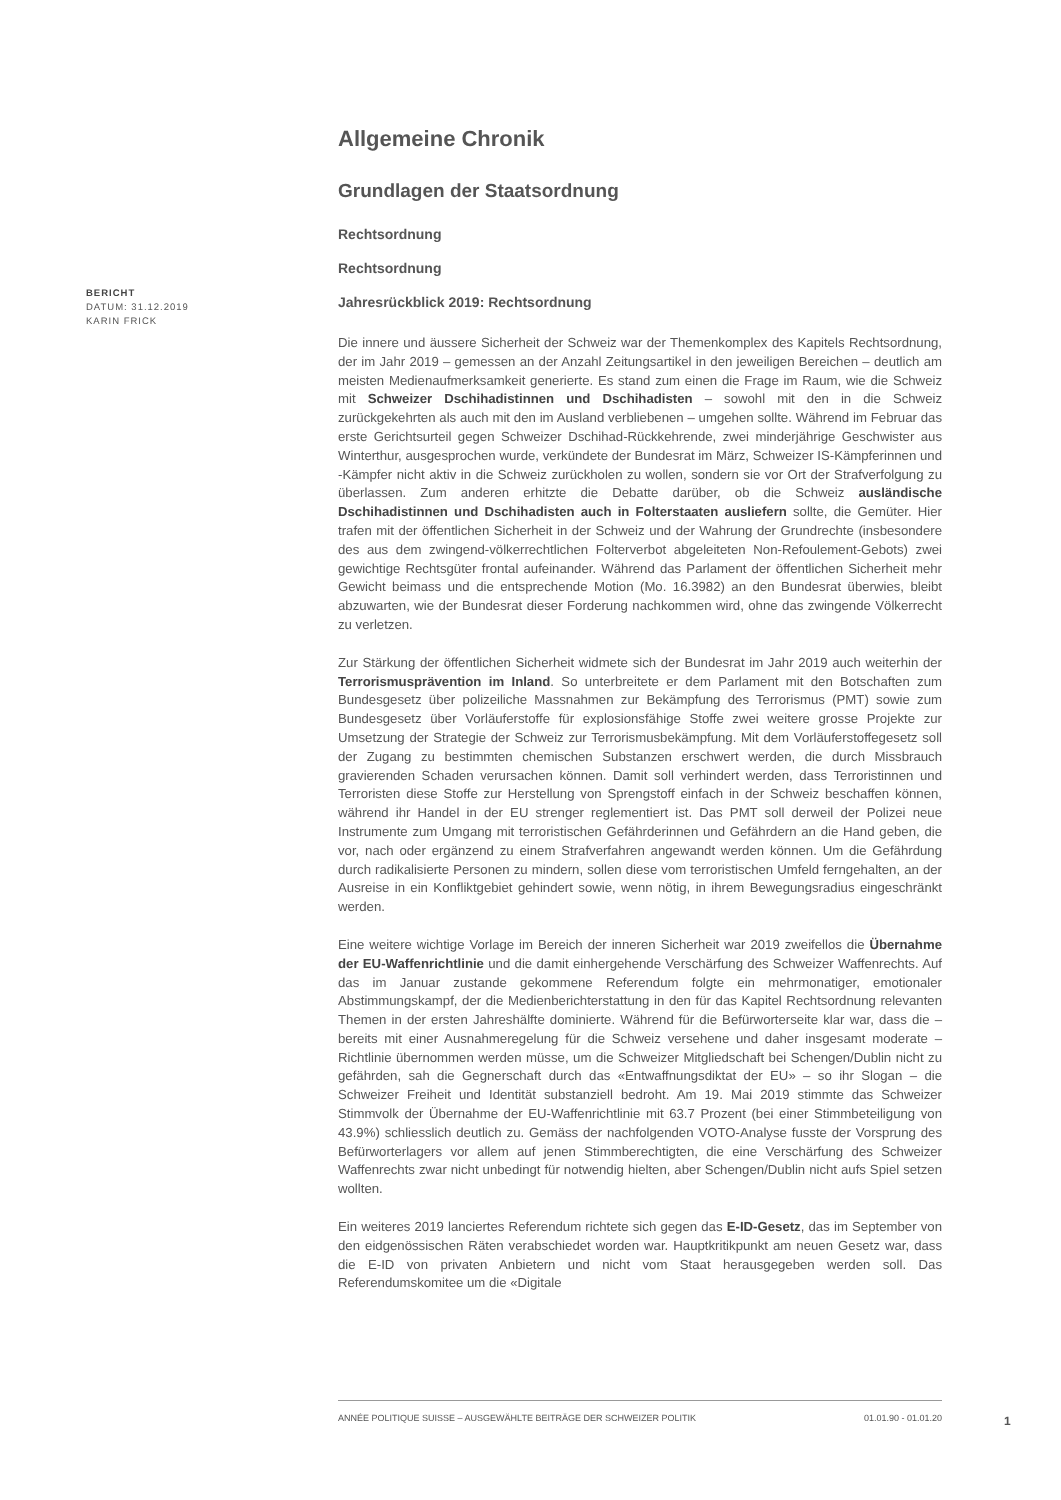BERICHT
DATUM: 31.12.2019
KARIN FRICK
Allgemeine Chronik
Grundlagen der Staatsordnung
Rechtsordnung
Rechtsordnung
Jahresrückblick 2019: Rechtsordnung
Die innere und äussere Sicherheit der Schweiz war der Themenkomplex des Kapitels Rechtsordnung, der im Jahr 2019 – gemessen an der Anzahl Zeitungsartikel in den jeweiligen Bereichen – deutlich am meisten Medienaufmerksamkeit generierte. Es stand zum einen die Frage im Raum, wie die Schweiz mit Schweizer Dschihadistinnen und Dschihadisten – sowohl mit den in die Schweiz zurückgekehrten als auch mit den im Ausland verbliebenen – umgehen sollte. Während im Februar das erste Gerichtsurteil gegen Schweizer Dschihad-Rückkehrende, zwei minderjährige Geschwister aus Winterthur, ausgesprochen wurde, verkündete der Bundesrat im März, Schweizer IS-Kämpferinnen und -Kämpfer nicht aktiv in die Schweiz zurückholen zu wollen, sondern sie vor Ort der Strafverfolgung zu überlassen. Zum anderen erhitzte die Debatte darüber, ob die Schweiz ausländische Dschihadistinnen und Dschihadisten auch in Folterstaaten ausliefern sollte, die Gemüter. Hier trafen mit der öffentlichen Sicherheit in der Schweiz und der Wahrung der Grundrechte (insbesondere des aus dem zwingend-völkerrechtlichen Folterverbot abgeleiteten Non-Refoulement-Gebots) zwei gewichtige Rechtsgüter frontal aufeinander. Während das Parlament der öffentlichen Sicherheit mehr Gewicht beimass und die entsprechende Motion (Mo. 16.3982) an den Bundesrat überwies, bleibt abzuwarten, wie der Bundesrat dieser Forderung nachkommen wird, ohne das zwingende Völkerrecht zu verletzen.
Zur Stärkung der öffentlichen Sicherheit widmete sich der Bundesrat im Jahr 2019 auch weiterhin der Terrorismusprävention im Inland. So unterbreitete er dem Parlament mit den Botschaften zum Bundesgesetz über polizeiliche Massnahmen zur Bekämpfung des Terrorismus (PMT) sowie zum Bundesgesetz über Vorläuferstoffe für explosionsfähige Stoffe zwei weitere grosse Projekte zur Umsetzung der Strategie der Schweiz zur Terrorismusbekämpfung. Mit dem Vorläuferstoffegesetz soll der Zugang zu bestimmten chemischen Substanzen erschwert werden, die durch Missbrauch gravierenden Schaden verursachen können. Damit soll verhindert werden, dass Terroristinnen und Terroristen diese Stoffe zur Herstellung von Sprengstoff einfach in der Schweiz beschaffen können, während ihr Handel in der EU strenger reglementiert ist. Das PMT soll derweil der Polizei neue Instrumente zum Umgang mit terroristischen Gefährderinnen und Gefährdern an die Hand geben, die vor, nach oder ergänzend zu einem Strafverfahren angewandt werden können. Um die Gefährdung durch radikalisierte Personen zu mindern, sollen diese vom terroristischen Umfeld ferngehalten, an der Ausreise in ein Konfliktgebiet gehindert sowie, wenn nötig, in ihrem Bewegungsradius eingeschränkt werden.
Eine weitere wichtige Vorlage im Bereich der inneren Sicherheit war 2019 zweifellos die Übernahme der EU-Waffenrichtlinie und die damit einhergehende Verschärfung des Schweizer Waffenrechts. Auf das im Januar zustande gekommene Referendum folgte ein mehrmonatiger, emotionaler Abstimmungskampf, der die Medienberichterstattung in den für das Kapitel Rechtsordnung relevanten Themen in der ersten Jahreshälfte dominierte. Während für die Befürworterseite klar war, dass die – bereits mit einer Ausnahmeregelung für die Schweiz versehene und daher insgesamt moderate – Richtlinie übernommen werden müsse, um die Schweizer Mitgliedschaft bei Schengen/Dublin nicht zu gefährden, sah die Gegnerschaft durch das «Entwaffnungsdiktat der EU» – so ihr Slogan – die Schweizer Freiheit und Identität substanziell bedroht. Am 19. Mai 2019 stimmte das Schweizer Stimmvolk der Übernahme der EU-Waffenrichtlinie mit 63.7 Prozent (bei einer Stimmbeteiligung von 43.9%) schliesslich deutlich zu. Gemäss der nachfolgenden VOTO-Analyse fusste der Vorsprung des Befürworterlagers vor allem auf jenen Stimmberechtigten, die eine Verschärfung des Schweizer Waffenrechts zwar nicht unbedingt für notwendig hielten, aber Schengen/Dublin nicht aufs Spiel setzen wollten.
Ein weiteres 2019 lanciertes Referendum richtete sich gegen das E-ID-Gesetz, das im September von den eidgenössischen Räten verabschiedet worden war. Hauptkritikpunkt am neuen Gesetz war, dass die E-ID von privaten Anbietern und nicht vom Staat herausgegeben werden soll. Das Referendumskomitee um die «Digitale
ANNÉE POLITIQUE SUISSE – AUSGEWÄHLTE BEITRÄGE DER SCHWEIZER POLITIK 01.01.90 - 01.01.20
1